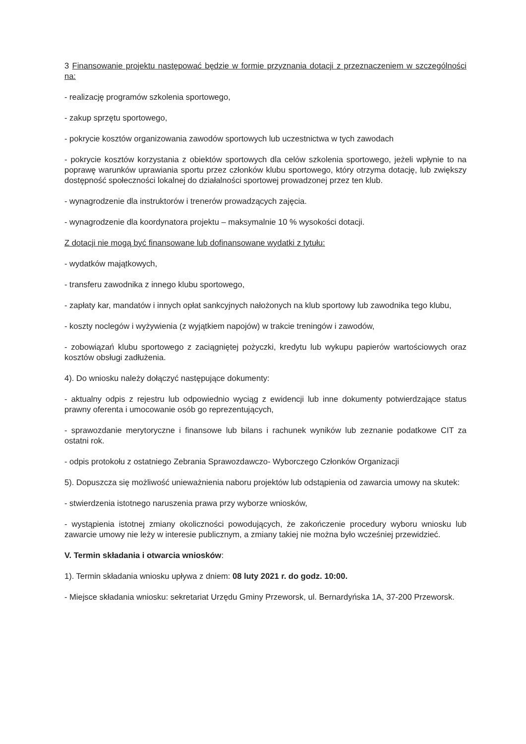3 Finansowanie projektu następować będzie w formie przyznania dotacji z przeznaczeniem w szczególności na:
- realizację programów szkolenia sportowego,
- zakup sprzętu sportowego,
- pokrycie kosztów organizowania zawodów sportowych lub uczestnictwa w tych zawodach
- pokrycie kosztów korzystania z obiektów sportowych dla celów szkolenia sportowego, jeżeli wpłynie to na poprawę warunków uprawiania sportu przez członków klubu sportowego, który otrzyma dotację, lub zwiększy dostępność społeczności lokalnej do działalności sportowej prowadzonej przez ten klub.
- wynagrodzenie dla instruktorów i trenerów prowadzących zajęcia.
- wynagrodzenie dla koordynatora projektu – maksymalnie 10 % wysokości dotacji.
Z dotacji nie mogą być finansowane lub dofinansowane wydatki z tytułu:
- wydatków majątkowych,
- transferu zawodnika z innego klubu sportowego,
- zapłaty kar, mandatów i innych opłat sankcyjnych nałożonych na klub sportowy lub zawodnika tego klubu,
- koszty noclegów i wyżywienia (z wyjątkiem napojów) w trakcie treningów i zawodów,
- zobowiązań klubu sportowego z zaciągniętej pożyczki, kredytu lub wykupu papierów wartościowych oraz kosztów obsługi zadłużenia.
4). Do wniosku należy dołączyć następujące dokumenty:
- aktualny odpis z rejestru lub odpowiednio wyciąg z ewidencji lub inne dokumenty potwierdzające status prawny oferenta i umocowanie osób go reprezentujących,
- sprawozdanie merytoryczne i finansowe lub bilans i rachunek wyników lub zeznanie podatkowe CIT za ostatni rok.
- odpis protokołu z ostatniego Zebrania Sprawozdawczo- Wyborczego Członków Organizacji
5). Dopuszcza się możliwość unieważnienia naboru projektów lub odstąpienia od zawarcia umowy na skutek:
- stwierdzenia istotnego naruszenia prawa przy wyborze wniosków,
- wystąpienia istotnej zmiany okoliczności powodujących, że zakończenie procedury wyboru wniosku lub zawarcie umowy nie leży w interesie publicznym, a zmiany takiej nie można było wcześniej przewidzieć.
V. Termin składania i otwarcia wniosków:
1). Termin składania wniosku upływa z dniem: 08 luty 2021 r. do godz. 10:00.
- Miejsce składania wniosku: sekretariat Urzędu Gminy Przeworsk, ul. Bernardyńska 1A, 37-200 Przeworsk.